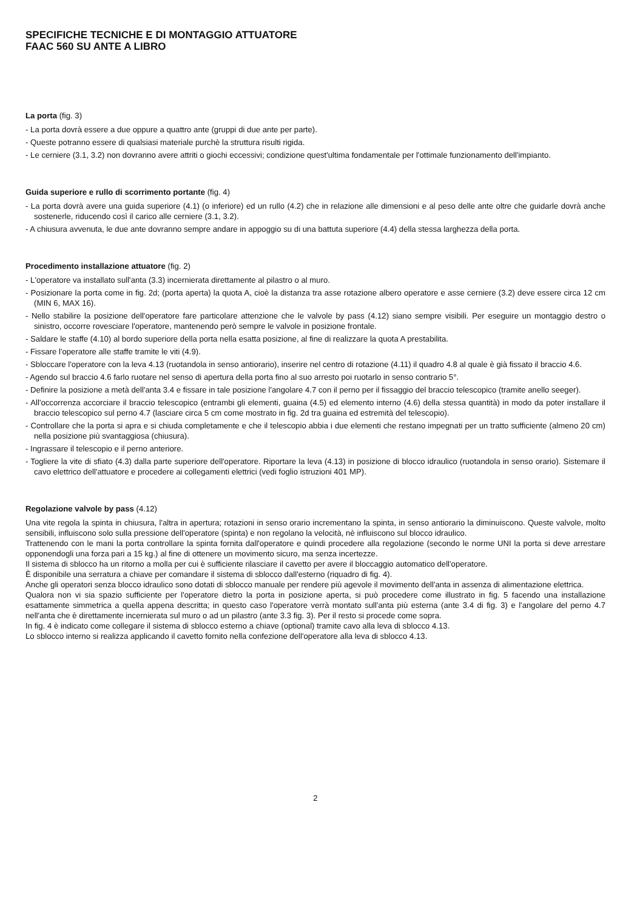SPECIFICHE TECNICHE E DI MONTAGGIO ATTUATORE
FAAC 560 SU ANTE A LIBRO
La porta (fig. 3)
- La porta dovrà essere a due oppure a quattro ante (gruppi di due ante per parte).
- Queste potranno essere di qualsiasi materiale purchè la struttura risulti rigida.
- Le cerniere (3.1, 3.2) non dovranno avere attriti o giochi eccessivi; condizione quest'ultima fondamentale per l'ottimale funzionamento dell'impianto.
Guida superiore e rullo di scorrimento portante (fig. 4)
- La porta dovrà avere una guida superiore (4.1) (o inferiore) ed un rullo (4.2) che in relazione alle dimensioni e al peso delle ante oltre che guidarle dovrà anche sostenerle, riducendo così il carico alle cerniere (3.1, 3.2).
- A chiusura avvenuta, le due ante dovranno sempre andare in appoggio su di una battuta superiore (4.4) della stessa larghezza della porta.
Procedimento installazione attuatore (fig. 2)
- L'operatore va installato sull'anta (3.3) incernierata direttamente al pilastro o al muro.
- Posizionare la porta come in fig. 2d; (porta aperta) la quota A, cioè la distanza tra asse rotazione albero operatore e asse cerniere (3.2) deve essere circa 12 cm (MIN 6, MAX 16).
- Nello stabilire la posizione dell'operatore fare particolare attenzione che le valvole by pass (4.12) siano sempre visibili. Per eseguire un montaggio destro o sinistro, occorre rovesciare l'operatore, mantenendo però sempre le valvole in posizione frontale.
- Saldare le staffe (4.10) al bordo superiore della porta nella esatta posizione, al fine di realizzare la quota A prestabilita.
- Fissare l'operatore alle staffe tramite le viti (4.9).
- Sbloccare l'operatore con la leva 4.13 (ruotandola in senso antiorario), inserire nel centro di rotazione (4.11) il quadro 4.8 al quale è già fissato il braccio 4.6.
- Agendo sul braccio 4.6 farlo ruotare nel senso di apertura della porta fino al suo arresto poi ruotarlo in senso contrario 5°.
- Definire la posizione a metà dell'anta 3.4 e fissare in tale posizione l'angolare 4.7 con il perno per il fissaggio del braccio telescopico (tramite anello seeger).
- All'occorrenza accorciare il braccio telescopico (entrambi gli elementi, guaina (4.5) ed elemento interno (4.6) della stessa quantità) in modo da poter installare il braccio telescopico sul perno 4.7 (lasciare circa 5 cm come mostrato in fig. 2d tra guaina ed estremità del telescopio).
- Controllare che la porta si apra e si chiuda completamente e che il telescopio abbia i due elementi che restano impegnati per un tratto sufficiente (almeno 20 cm) nella posizione più svantaggiosa (chiusura).
- Ingrassare il telescopio e il perno anteriore.
- Togliere la vite di sfiato (4.3) dalla parte superiore dell'operatore. Riportare la leva (4.13) in posizione di blocco idraulico (ruotandola in senso orario). Sistemare il cavo elettrico dell'attuatore e procedere ai collegamenti elettrici (vedi foglio istruzioni 401 MP).
Regolazione valvole by pass (4.12)
Una vite regola la spinta in chiusura, l'altra in apertura; rotazioni in senso orario incrementano la spinta, in senso antiorario la diminuiscono. Queste valvole, molto sensibili, influiscono solo sulla pressione dell'operatore (spinta) e non regolano la velocità, nè influiscono sul blocco idraulico.
Trattenendo con le mani la porta controllare la spinta fornita dall'operatore e quindi procedere alla regolazione (secondo le norme UNI la porta si deve arrestare opponendogli una forza pari a 15 kg.) al fine di ottenere un movimento sicuro, ma senza incertezze.
Il sistema di sblocco ha un ritorno a molla per cui è sufficiente rilasciare il cavetto per avere il bloccaggio automatico dell'operatore.
È disponibile una serratura a chiave per comandare il sistema di sblocco dall'esterno (riquadro di fig. 4).
Anche gli operatori senza blocco idraulico sono dotati di sblocco manuale per rendere più agevole il movimento dell'anta in assenza di alimentazione elettrica.
Qualora non vi sia spazio sufficiente per l'operatore dietro la porta in posizione aperta, si può procedere come illustrato in fig. 5 facendo una installazione esattamente simmetrica a quella appena descritta; in questo caso l'operatore verrà montato sull'anta più esterna (ante 3.4 di fig. 3) e l'angolare del perno 4.7 nell'anta che è direttamente incernierata sul muro o ad un pilastro (ante 3.3 fig. 3). Per il resto si procede come sopra.
In fig. 4 è indicato come collegare il sistema di sblocco esterno a chiave (optional) tramite cavo alla leva di sblocco 4.13.
Lo sblocco interno si realizza applicando il cavetto fornito nella confezione dell'operatore alla leva di sblocco 4.13.
2